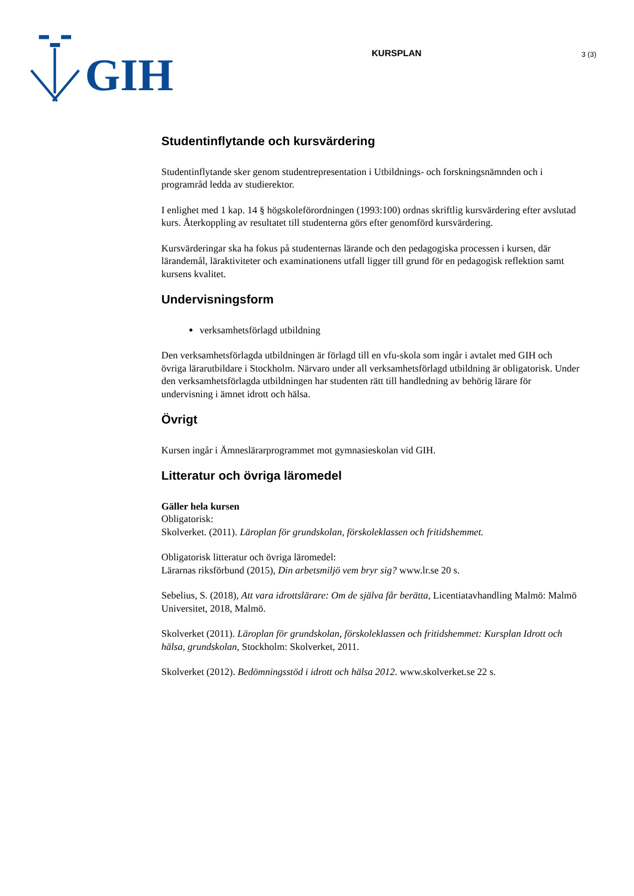GIH
KURSPLAN
3 (3)
Studentinflytande och kursvärdering
Studentinflytande sker genom studentrepresentation i Utbildnings- och forskningsnämnden och i programråd ledda av studierektor.
I enlighet med 1 kap. 14 § högskoleförordningen (1993:100) ordnas skriftlig kursvärdering efter avslutad kurs. Återkoppling av resultatet till studenterna görs efter genomförd kursvärdering.
Kursvärderingar ska ha fokus på studenternas lärande och den pedagogiska processen i kursen, där lärandemål, läraktiviteter och examinationens utfall ligger till grund för en pedagogisk reflektion samt kursens kvalitet.
Undervisningsform
verksamhetsförlagd utbildning
Den verksamhetsförlagda utbildningen är förlagd till en vfu-skola som ingår i avtalet med GIH och övriga lärarutbildare i Stockholm. Närvaro under all verksamhetsförlagd utbildning är obligatorisk. Under den verksamhetsförlagda utbildningen har studenten rätt till handledning av behörig lärare för undervisning i ämnet idrott och hälsa.
Övrigt
Kursen ingår i Ämneslärarprogrammet mot gymnasieskolan vid GIH.
Litteratur och övriga läromedel
Gäller hela kursen
Obligatorisk:
Skolverket. (2011). Läroplan för grundskolan, förskoleklassen och fritidshemmet.
Obligatorisk litteratur och övriga läromedel:
Lärarnas riksförbund (2015), Din arbetsmiljö vem bryr sig? www.lr.se 20 s.
Sebelius, S. (2018), Att vara idrottslärare: Om de själva får berätta, Licentiatavhandling Malmö: Malmö Universitet, 2018, Malmö.
Skolverket (2011). Läroplan för grundskolan, förskoleklassen och fritidshemmet: Kursplan Idrott och hälsa, grundskolan, Stockholm: Skolverket, 2011.
Skolverket (2012). Bedömningsstöd i idrott och hälsa 2012. www.skolverket.se 22 s.